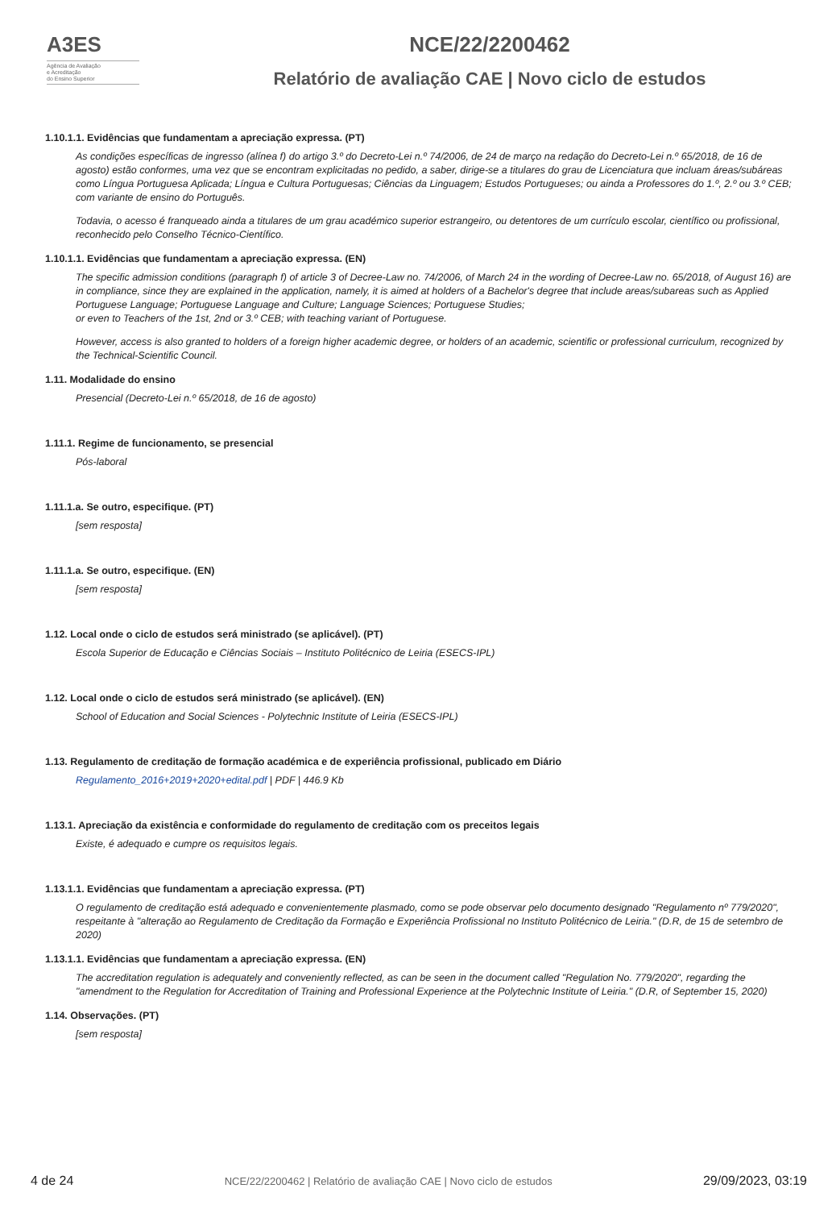A3ES
Agência de Avaliação
e Acreditação
do Ensino Superior
NCE/22/2200462
Relatório de avaliação CAE | Novo ciclo de estudos
1.10.1.1. Evidências que fundamentam a apreciação expressa. (PT)
As condições específicas de ingresso (alínea f) do artigo 3.º do Decreto-Lei n.º 74/2006, de 24 de março na redação do Decreto-Lei n.º 65/2018, de 16 de agosto) estão conformes, uma vez que se encontram explicitadas no pedido, a saber, dirige-se a titulares do grau de Licenciatura que incluam áreas/subáreas como Língua Portuguesa Aplicada; Língua e Cultura Portuguesas; Ciências da Linguagem; Estudos Portugueses; ou ainda a Professores do 1.º, 2.º ou 3.º CEB; com variante de ensino do Português.
Todavia, o acesso é franqueado ainda a titulares de um grau académico superior estrangeiro, ou detentores de um currículo escolar, científico ou profissional, reconhecido pelo Conselho Técnico-Científico.
1.10.1.1. Evidências que fundamentam a apreciação expressa. (EN)
The specific admission conditions (paragraph f) of article 3 of Decree-Law no. 74/2006, of March 24 in the wording of Decree-Law no. 65/2018, of August 16) are in compliance, since they are explained in the application, namely, it is aimed at holders of a Bachelor's degree that include areas/subareas such as Applied Portuguese Language; Portuguese Language and Culture; Language Sciences; Portuguese Studies;
or even to Teachers of the 1st, 2nd or 3.º CEB; with teaching variant of Portuguese.
However, access is also granted to holders of a foreign higher academic degree, or holders of an academic, scientific or professional curriculum, recognized by the Technical-Scientific Council.
1.11. Modalidade do ensino
Presencial (Decreto-Lei n.º 65/2018, de 16 de agosto)
1.11.1. Regime de funcionamento, se presencial
Pós-laboral
1.11.1.a. Se outro, especifique. (PT)
[sem resposta]
1.11.1.a. Se outro, especifique. (EN)
[sem resposta]
1.12. Local onde o ciclo de estudos será ministrado (se aplicável). (PT)
Escola Superior de Educação e Ciências Sociais – Instituto Politécnico de Leiria (ESECS-IPL)
1.12. Local onde o ciclo de estudos será ministrado (se aplicável). (EN)
School of Education and Social Sciences - Polytechnic Institute of Leiria (ESECS-IPL)
1.13. Regulamento de creditação de formação académica e de experiência profissional, publicado em Diário
Regulamento_2016+2019+2020+edital.pdf | PDF | 446.9 Kb
1.13.1. Apreciação da existência e conformidade do regulamento de creditação com os preceitos legais
Existe, é adequado e cumpre os requisitos legais.
1.13.1.1. Evidências que fundamentam a apreciação expressa. (PT)
O regulamento de creditação está adequado e convenientemente plasmado, como se pode observar pelo documento designado "Regulamento nº 779/2020", respeitante à "alteração ao Regulamento de Creditação da Formação e Experiência Profissional no Instituto Politécnico de Leiria." (D.R, de 15 de setembro de 2020)
1.13.1.1. Evidências que fundamentam a apreciação expressa. (EN)
The accreditation regulation is adequately and conveniently reflected, as can be seen in the document called "Regulation No. 779/2020", regarding the "amendment to the Regulation for Accreditation of Training and Professional Experience at the Polytechnic Institute of Leiria." (D.R, of September 15, 2020)
1.14. Observações. (PT)
[sem resposta]
4 de 24 NCE/22/2200462 | Relatório de avaliação CAE | Novo ciclo de estudos 29/09/2023, 03:19